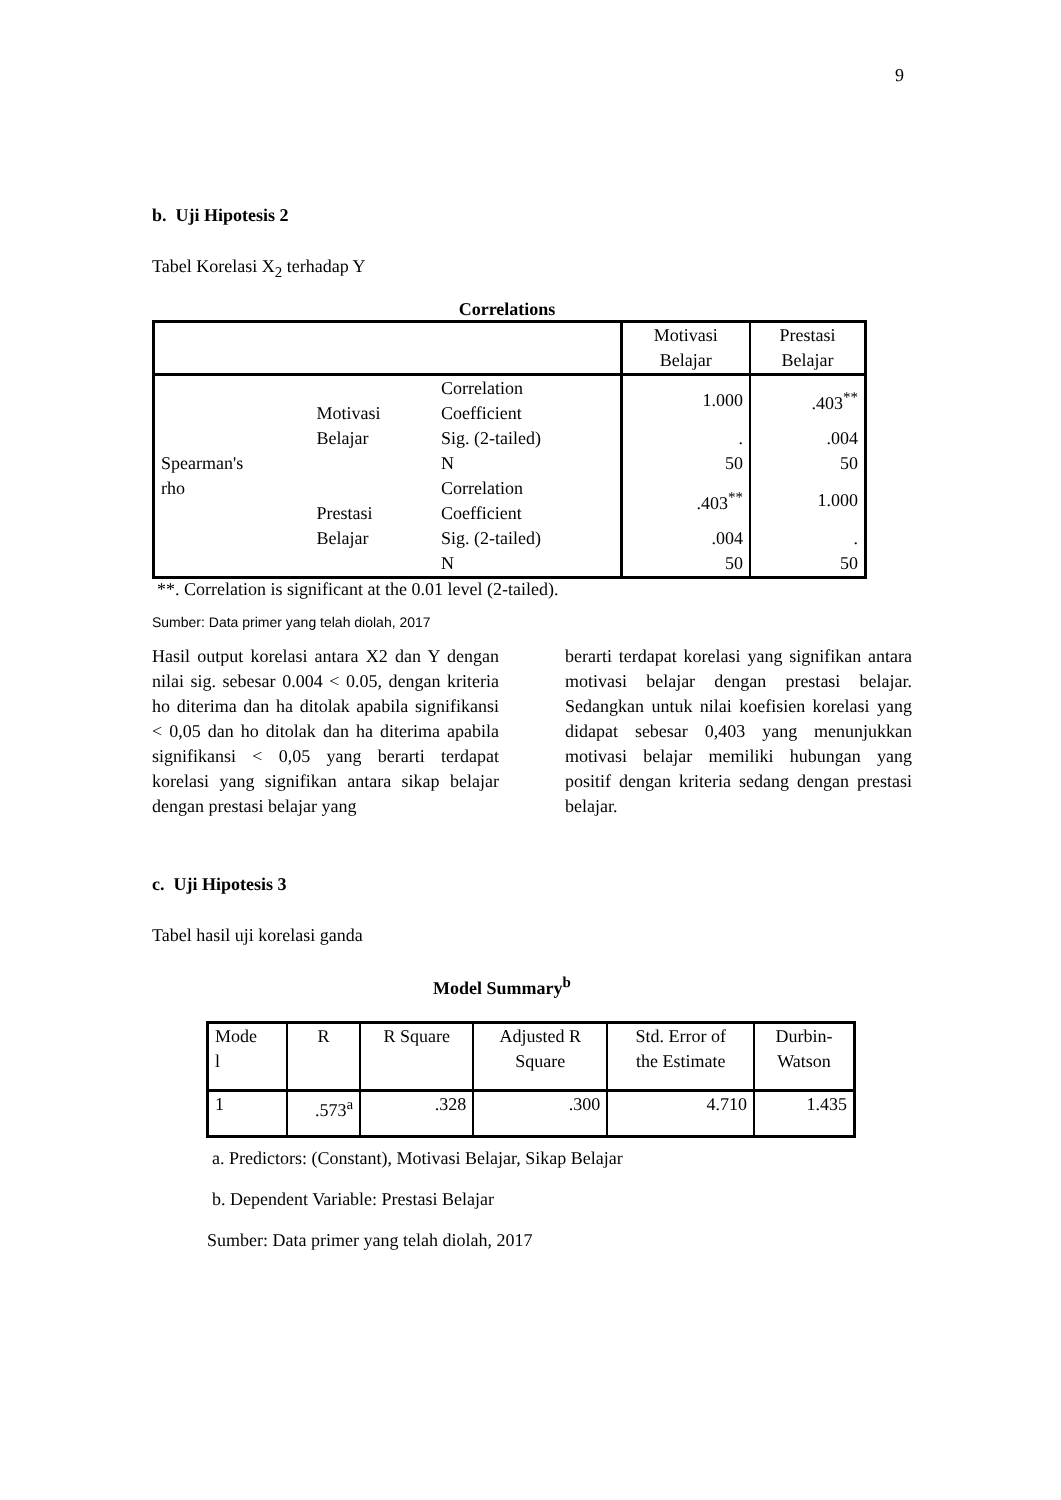9
b. Uji Hipotesis 2
Tabel Korelasi X<sub>2</sub> terhadap Y
Correlations
| | | | Motivasi Belajar | Prestasi Belajar |
| --- | --- | --- | --- | --- |
| Spearman's rho | Motivasi Belajar | Correlation Coefficient | 1.000 | .403<sup>**</sup> |
| | | Sig. (2-tailed) | . | .004 |
| | | N | 50 | 50 |
| | Prestasi Belajar | Correlation Coefficient | .403<sup>**</sup> | 1.000 |
| | | Sig. (2-tailed) | .004 | . |
| | | N | 50 | 50 |
**. Correlation is significant at the 0.01 level (2-tailed).
Sumber: Data primer yang telah diolah, 2017
Hasil output korelasi antara X2 dan Y dengan nilai sig. sebesar 0.004 < 0.05, dengan kriteria ho diterima dan ha ditolak apabila signifikansi < 0,05 dan ho ditolak dan ha diterima apabila signifikansi < 0,05 yang berarti terdapat korelasi yang signifikan antara sikap belajar dengan prestasi belajar yang
berarti terdapat korelasi yang signifikan antara motivasi belajar dengan prestasi belajar. Sedangkan untuk nilai koefisien korelasi yang didapat sebesar 0,403 yang menunjukkan motivasi belajar memiliki hubungan yang positif dengan kriteria sedang dengan prestasi belajar.
c. Uji Hipotesis 3
Tabel hasil uji korelasi ganda
Model Summary<sup>b</sup>
| Mode l | R | R Square | Adjusted R Square | Std. Error of the Estimate | Durbin- Watson |
| --- | --- | --- | --- | --- | --- |
| 1 | .573<sup>a</sup> | .328 | .300 | 4.710 | 1.435 |
a. Predictors: (Constant), Motivasi Belajar, Sikap Belajar
b. Dependent Variable: Prestasi Belajar
Sumber: Data primer yang telah diolah, 2017